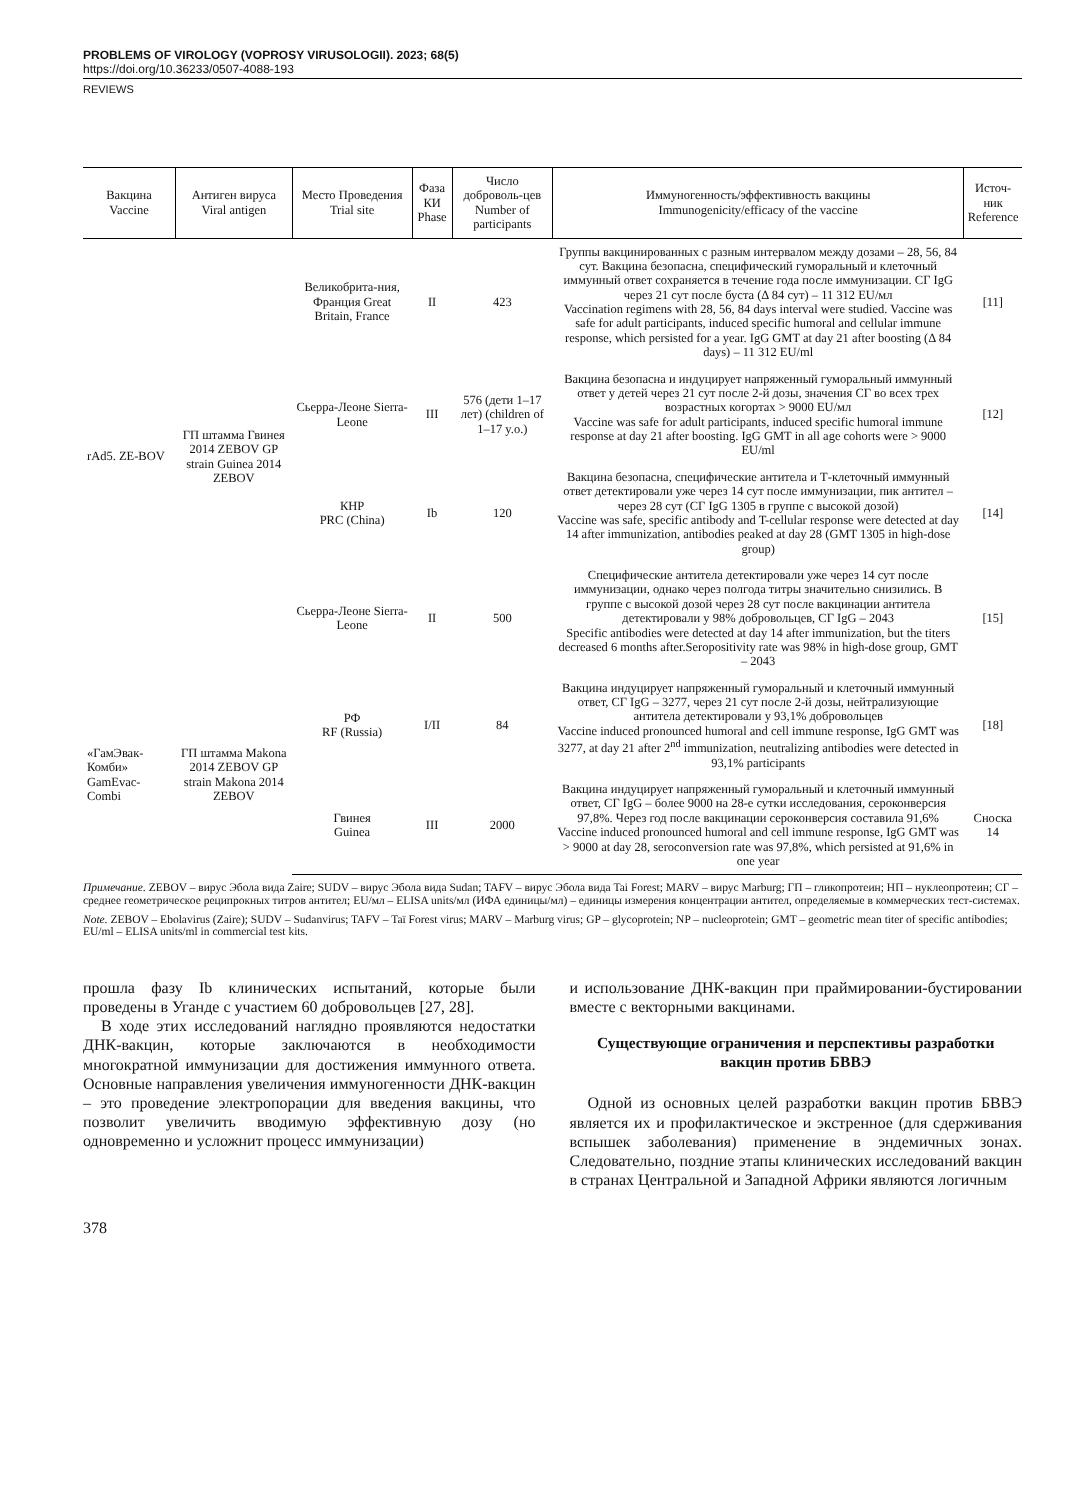PROBLEMS OF VIROLOGY (VOPROSY VIRUSOLOGII). 2023; 68(5)
https://doi.org/10.36233/0507-4088-193
REVIEWS
| Вакцина Vaccine | Антиген вируса Viral antigen | Место Проведения Trial site | Фаза КИ Phase | Число доброволь-цев Number of participants | Иммуногенность/эффективность вакцины Immunogenicity/efficacy of the vaccine | Источ-ник Reference |
| --- | --- | --- | --- | --- | --- | --- |
| rAd5. ZE-BOV | ГП штамма Гвинея 2014 ZEBOV GP strain Guinea 2014 ZEBOV | Великобрита-ния, Франция Great Britain, France | II | 423 | Группы вакцинированных с разным интервалом между дозами – 28, 56, 84 сут. Вакцина безопасна, специфический гуморальный и клеточный иммунный ответ сохраняется в течение года после иммунизации. СГ IgG через 21 сут после буста (Δ 84 сут) – 11 312 EU/мл Vaccination regimens with 28, 56, 84 days interval were studied. Vaccine was safe for adult participants, induced specific humoral and cellular immune response, which persisted for a year. IgG GMT at day 21 after boosting (Δ 84 days) – 11 312 EU/ml | [11] |
| | | Сьерра-Леоне Sierra-Leone | III | 576 (дети 1–17 лет) (children of 1–17 y.o.) | Вакцина безопасна и индуцирует напряженный гуморальный иммунный ответ у детей через 21 сут после 2-й дозы, значения СГ во всех трех возрастных когортах > 9000 EU/мл Vaccine was safe for adult participants, induced specific humoral immune response at day 21 after boosting. IgG GMT in all age cohorts were > 9000 EU/ml | [12] |
| | | КНР PRC (China) | Ib | 120 | Вакцина безопасна, специфические антитела и Т-клеточный иммунный ответ детектировали уже через 14 сут после иммунизации, пик антител – через 28 сут (СГ IgG 1305 в группе с высокой дозой) Vaccine was safe, specific antibody and T-cellular response were detected at day 14 after immunization, antibodies peaked at day 28 (GMT 1305 in high-dose group) | [14] |
| | | Сьерра-Леоне Sierra-Leone | II | 500 | Специфические антитела детектировали уже через 14 сут после иммунизации, однако через полгода титры значительно снизились. В группе с высокой дозой через 28 сут после вакцинации антитела детектировали у 98% добровольцев, СГ IgG – 2043 Specific antibodies were detected at day 14 after immunization, but the titers decreased 6 months after.Seropositivity rate was 98% in high-dose group, GMT – 2043 | [15] |
| «ГамЭвак-Комби» GamEvac-Combi | ГП штамма Makona 2014 ZEBOV GP strain Makona 2014 ZEBOV | РФ RF (Russia) | I/II | 84 | Вакцина индуцирует напряженный гуморальный и клеточный иммунный ответ, СГ IgG – 3277, через 21 сут после 2-й дозы, нейтрализующие антитела детектировали у 93,1% добровольцев Vaccine induced pronounced humoral and cell immune response, IgG GMT was 3277, at day 21 after 2<sup>nd</sup> immunization, neutralizing antibodies were detected in 93,1% participants | [18] |
| | | Гвинея Guinea | III | 2000 | Вакцина индуцирует напряженный гуморальный и клеточный иммунный ответ, СГ IgG – более 9000 на 28-е сутки исследования, сероконверсия 97,8%. Через год после вакцинации сероконверсия составила 91,6% Vaccine induced pronounced humoral and cell immune response, IgG GMT was > 9000 at day 28, seroconversion rate was 97,8%, which persisted at 91,6% in one year | Сноска 14 |
Примечание. ZEBOV – вирус Эбола вида Zaire; SUDV – вирус Эбола вида Sudan; TAFV – вирус Эбола вида Tai Forest; MARV – вирус Marburg; ГП – гликопротеин; НП – нуклеопротеин; СГ – среднее геометрическое реципрокных титров антител; EU/мл – ELISA units/мл (ИФА единицы/мл) – единицы измерения концентрации антител, определяемые в коммерческих тест-системах.
Note. ZEBOV – Ebolavirus (Zaire); SUDV – Sudanvirus; TAFV – Taï Forest virus; MARV – Marburg virus; GP – glycoprotein; NP – nucleoprotein; GMT – geometric mean titer of specific antibodies; EU/ml – ELISA units/ml in commercial test kits.
прошла фазу Ib клинических испытаний, которые были проведены в Уганде с участием 60 добровольцев [27, 28].
В ходе этих исследований наглядно проявляются недостатки ДНК-вакцин, которые заключаются в необходимости многократной иммунизации для достижения иммунного ответа. Основные направления увеличения иммуногенности ДНК-вакцин – это проведение электропорации для введения вакцины, что позволит увеличить вводимую эффективную дозу (но одновременно и усложнит процесс иммунизации)
и использование ДНК-вакцин при праймировании-бустировании вместе с векторными вакцинами.
Существующие ограничения и перспективы разработки вакцин против БВВЭ
Одной из основных целей разработки вакцин против БВВЭ является их и профилактическое и экстренное (для сдерживания вспышек заболевания) применение в эндемичных зонах. Следовательно, поздние этапы клинических исследований вакцин в странах Центральной и Западной Африки являются логичным
378